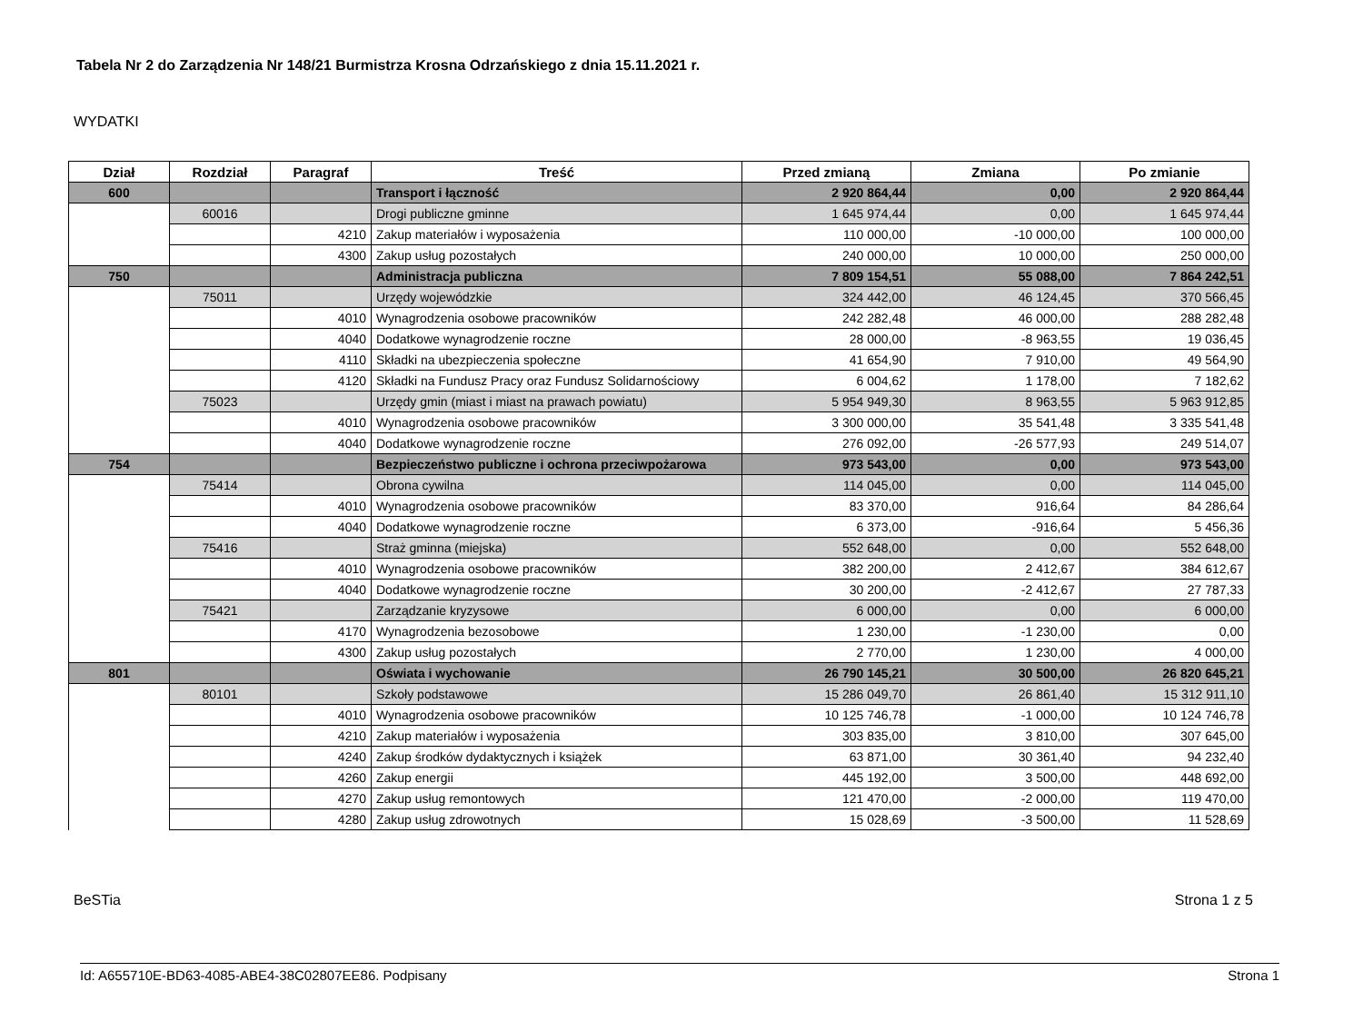Tabela Nr 2 do Zarządzenia Nr 148/21 Burmistrza Krosna Odrzańskiego z dnia 15.11.2021 r.
WYDATKI
| Dział | Rozdział | Paragraf | Treść | Przed zmianą | Zmiana | Po zmianie |
| --- | --- | --- | --- | --- | --- | --- |
| 600 | | | Transport i łączność | 2 920 864,44 | 0,00 | 2 920 864,44 |
| | 60016 | | Drogi publiczne gminne | 1 645 974,44 | 0,00 | 1 645 974,44 |
| | | 4210 | Zakup materiałów i wyposażenia | 110 000,00 | -10 000,00 | 100 000,00 |
| | | 4300 | Zakup usług pozostałych | 240 000,00 | 10 000,00 | 250 000,00 |
| 750 | | | Administracja publiczna | 7 809 154,51 | 55 088,00 | 7 864 242,51 |
| | 75011 | | Urzędy wojewódzkie | 324 442,00 | 46 124,45 | 370 566,45 |
| | | 4010 | Wynagrodzenia osobowe pracowników | 242 282,48 | 46 000,00 | 288 282,48 |
| | | 4040 | Dodatkowe wynagrodzenie roczne | 28 000,00 | -8 963,55 | 19 036,45 |
| | | 4110 | Składki na ubezpieczenia społeczne | 41 654,90 | 7 910,00 | 49 564,90 |
| | | 4120 | Składki na Fundusz Pracy oraz Fundusz Solidarnościowy | 6 004,62 | 1 178,00 | 7 182,62 |
| | 75023 | | Urzędy gmin (miast i miast na prawach powiatu) | 5 954 949,30 | 8 963,55 | 5 963 912,85 |
| | | 4010 | Wynagrodzenia osobowe pracowników | 3 300 000,00 | 35 541,48 | 3 335 541,48 |
| | | 4040 | Dodatkowe wynagrodzenie roczne | 276 092,00 | -26 577,93 | 249 514,07 |
| 754 | | | Bezpieczeństwo publiczne i ochrona przeciwpożarowa | 973 543,00 | 0,00 | 973 543,00 |
| | 75414 | | Obrona cywilna | 114 045,00 | 0,00 | 114 045,00 |
| | | 4010 | Wynagrodzenia osobowe pracowników | 83 370,00 | 916,64 | 84 286,64 |
| | | 4040 | Dodatkowe wynagrodzenie roczne | 6 373,00 | -916,64 | 5 456,36 |
| | 75416 | | Straż gminna (miejska) | 552 648,00 | 0,00 | 552 648,00 |
| | | 4010 | Wynagrodzenia osobowe pracowników | 382 200,00 | 2 412,67 | 384 612,67 |
| | | 4040 | Dodatkowe wynagrodzenie roczne | 30 200,00 | -2 412,67 | 27 787,33 |
| | 75421 | | Zarządzanie kryzysowe | 6 000,00 | 0,00 | 6 000,00 |
| | | 4170 | Wynagrodzenia bezosobowe | 1 230,00 | -1 230,00 | 0,00 |
| | | 4300 | Zakup usług pozostałych | 2 770,00 | 1 230,00 | 4 000,00 |
| 801 | | | Oświata i wychowanie | 26 790 145,21 | 30 500,00 | 26 820 645,21 |
| | 80101 | | Szkoły podstawowe | 15 286 049,70 | 26 861,40 | 15 312 911,10 |
| | | 4010 | Wynagrodzenia osobowe pracowników | 10 125 746,78 | -1 000,00 | 10 124 746,78 |
| | | 4210 | Zakup materiałów i wyposażenia | 303 835,00 | 3 810,00 | 307 645,00 |
| | | 4240 | Zakup środków dydaktycznych i książek | 63 871,00 | 30 361,40 | 94 232,40 |
| | | 4260 | Zakup energii | 445 192,00 | 3 500,00 | 448 692,00 |
| | | 4270 | Zakup usług remontowych | 121 470,00 | -2 000,00 | 119 470,00 |
| | | 4280 | Zakup usług zdrowotnych | 15 028,69 | -3 500,00 | 11 528,69 |
BeSTia Strona 1 z 5
Id: A655710E-BD63-4085-ABE4-38C02807EE86. Podpisany Strona 1